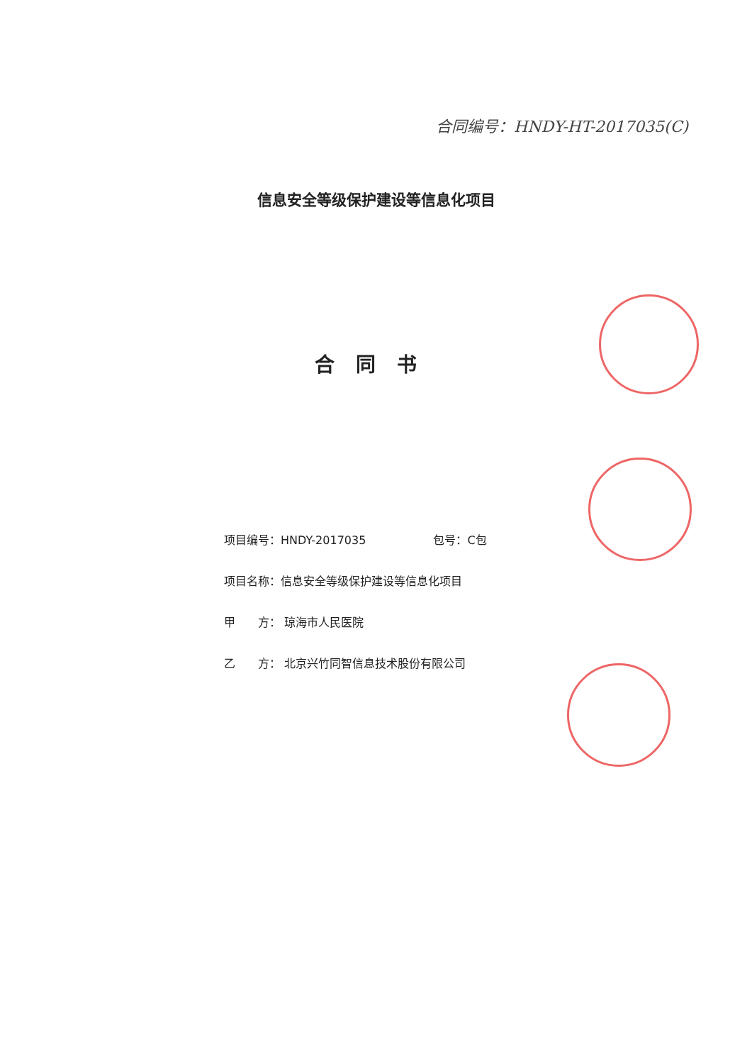合同编号：HNDY-HT-2017035(C)
信息安全等级保护建设等信息化项目
合同书
项目编号：HNDY-2017035 包号：C包
项目名称：信息安全等级保护建设等信息化项目
甲  方： 琼海市人民医院
乙  方： 北京兴竹同智信息技术股份有限公司